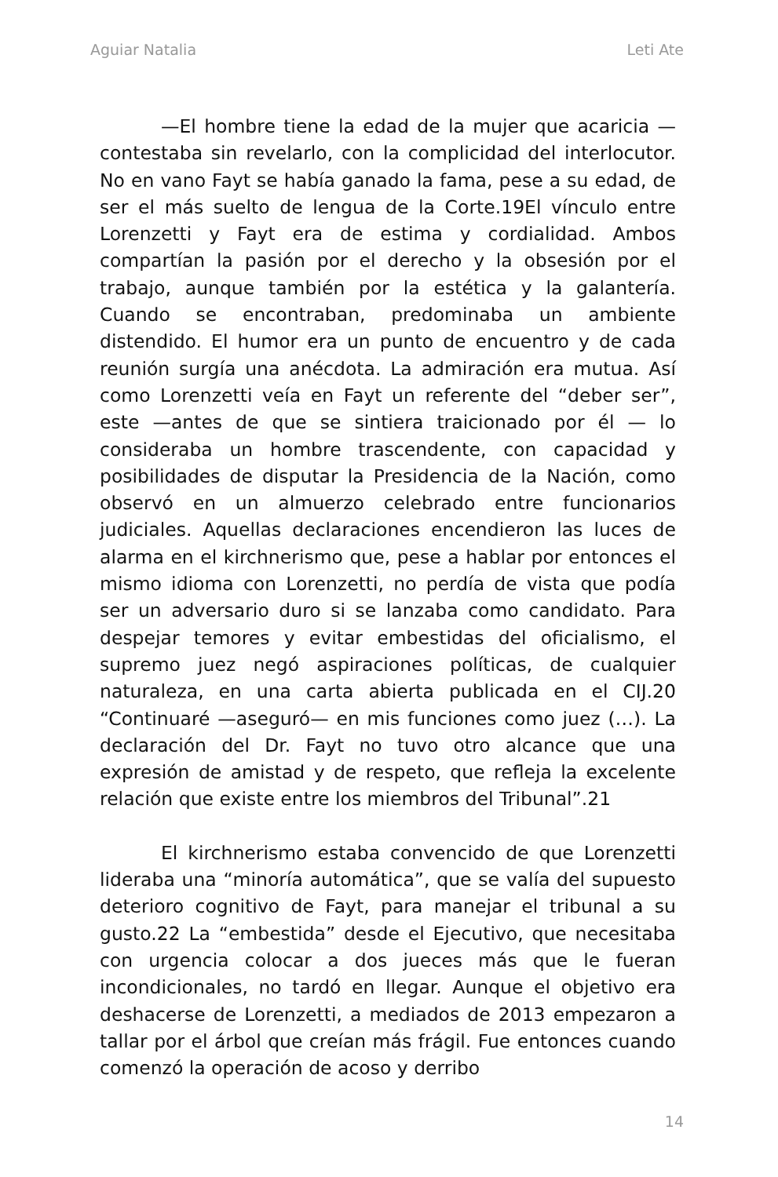Aguiar Natalia Leti Ate
—El hombre tiene la edad de la mujer que acaricia —contestaba sin revelarlo, con la complicidad del interlocutor. No en vano Fayt se había ganado la fama, pese a su edad, de ser el más suelto de lengua de la Corte.19El vínculo entre Lorenzetti y Fayt era de estima y cordialidad. Ambos compartían la pasión por el derecho y la obsesión por el trabajo, aunque también por la estética y la galantería. Cuando se encontraban, predominaba un ambiente distendido. El humor era un punto de encuentro y de cada reunión surgía una anécdota. La admiración era mutua. Así como Lorenzetti veía en Fayt un referente del “deber ser”, este —antes de que se sintiera traicionado por él — lo consideraba un hombre trascendente, con capacidad y posibilidades de disputar la Presidencia de la Nación, como observó en un almuerzo celebrado entre funcionarios judiciales. Aquellas declaraciones encendieron las luces de alarma en el kirchnerismo que, pese a hablar por entonces el mismo idioma con Lorenzetti, no perdía de vista que podía ser un adversario duro si se lanzaba como candidato. Para despejar temores y evitar embestidas del oficialismo, el supremo juez negó aspiraciones políticas, de cualquier naturaleza, en una carta abierta publicada en el CIJ.20 “Continuaré —aseguró— en mis funciones como juez (…). La declaración del Dr. Fayt no tuvo otro alcance que una expresión de amistad y de respeto, que refleja la excelente relación que existe entre los miembros del Tribunal”.21
El kirchnerismo estaba convencido de que Lorenzetti lideraba una “minoría automática”, que se valía del supuesto deterioro cognitivo de Fayt, para manejar el tribunal a su gusto.22 La “embestida” desde el Ejecutivo, que necesitaba con urgencia colocar a dos jueces más que le fueran incondicionales, no tardó en llegar. Aunque el objetivo era deshacerse de Lorenzetti, a mediados de 2013 empezaron a tallar por el árbol que creían más frágil. Fue entonces cuando comenzó la operación de acoso y derribo
14